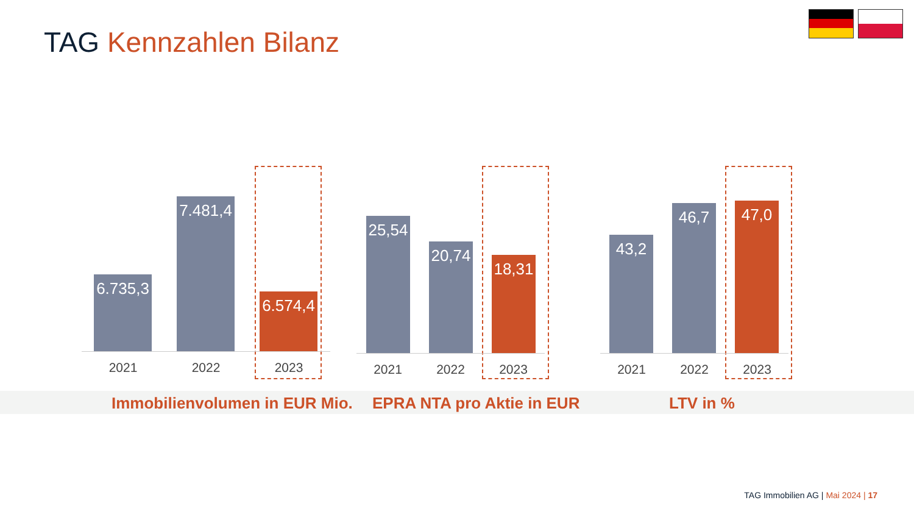TAG Kennzahlen Bilanz
6.735,3
7.481,4
6.574,4
2021 2022 2023
25,54
20,74
18,31
2021 2022 2023
43,2
46,7
47,0
2021 2022 2023
Immobilienvolumen in EUR Mio. EPRA NTA pro Aktie in EUR LTV in %
TAG Immobilien AG | Mai 2024 | 17